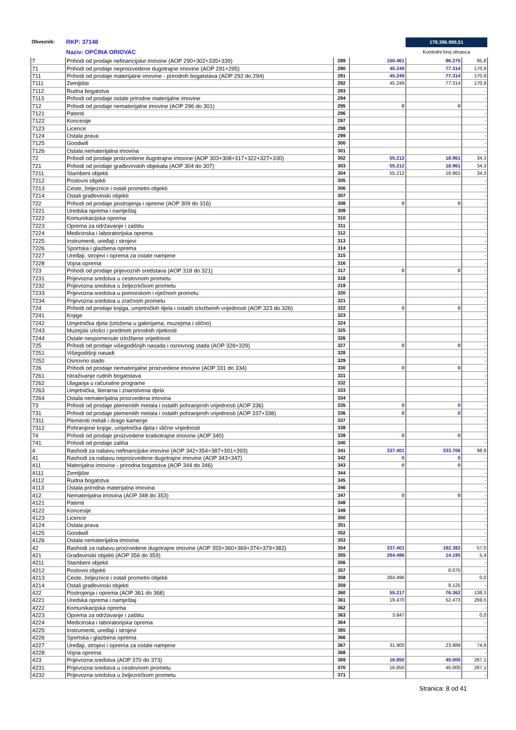Obveznik: RKP: 37148
Naziv: OPĆINA ORIOVAC
178.396.999,51
Kontrolni broj obrasca
| 7 | Prihodi od prodaje nefinancijske imovine (AOP 290+302+335+339) | 289 | 100.461 | 96.275 | 95,8 |
| 71 | Prihodi od prodaje neproizvedene dugotrajne imovine (AOP 291+295) | 290 | 45.249 | 77.314 | 170,9 |
| 711 | Prihodi od prodaje materijalne imovine - prirodnih bogatstava (AOP 292 do 294) | 291 | 45.249 | 77.314 | 170,9 |
| 7111 | Zemljište | 292 | 45.249 | 77.314 | 170,9 |
| 7112 | Rudna bogatstva | 293 | | | - |
| 7113 | Prihodi od prodaje ostale prirodne materijalne imovine | 294 | | | - |
| 712 | Prihodi od prodaje nematerijalne imovine (AOP 296 do 301) | 295 | 0 | 0 | - |
| 7121 | Patenti | 296 | | | - |
| 7122 | Koncesije | 297 | | | - |
| 7123 | Licence | 298 | | | - |
| 7124 | Ostala prava | 299 | | | - |
| 7125 | Goodwill | 300 | | | - |
| 7126 | Ostala nematerijalna imovina | 301 | | | - |
| 72 | Prihodi od prodaje proizvedene dugotrajne imovine (AOP 303+308+317+322+327+330) | 302 | 55.212 | 18.961 | 34,3 |
| 721 | Prihodi od prodaje građevinskih objekata (AOP 304 do 307) | 303 | 55.212 | 18.961 | 34,3 |
| 7211 | Stambeni objekti | 304 | 55.212 | 18.961 | 34,3 |
| 7212 | Poslovni objekti | 305 | | | - |
| 7213 | Ceste, željeznice i ostali prometni objekti | 306 | | | - |
| 7214 | Ostali građevinski objekti | 307 | | | - |
| 722 | Prihodi od prodaje postrojenja i opreme (AOP 309 do 316) | 308 | 0 | 0 | - |
| 7221 | Uredska oprema i namještaj | 309 | | | - |
| 7222 | Komunikacijska oprema | 310 | | | - |
| 7223 | Oprema za održavanje i zaštitu | 311 | | | - |
| 7224 | Medicinska i laboratorijska oprema | 312 | | | - |
| 7225 | Instrumenti, uređaji i strojevi | 313 | | | - |
| 7226 | Sportska i glazbena oprema | 314 | | | - |
| 7227 | Uređaji, strojevi i oprema za ostale namjene | 315 | | | - |
| 7228 | Vojna oprema | 316 | | | - |
| 723 | Prihodi od prodaje prijevoznih sredstava (AOP 318 do 321) | 317 | 0 | 0 | - |
| 7231 | Prijevozna sredstva u cestovnom prometu | 318 | | | - |
| 7232 | Prijevozna sredstva u željezničkom prometu | 319 | | | - |
| 7233 | Prijevozna sredstva u pomorskom i riječnom prometu | 320 | | | - |
| 7234 | Prijevozna sredstva u zračnom prometu | 321 | | | - |
| 724 | Prihodi od prodaje knjiga, umjetničkih djela i ostalih izložbenih vrijednosti (AOP 323 do 326) | 322 | 0 | 0 | - |
| 7241 | Knjige | 323 | | | - |
| 7242 | Umjetnička djela (izložena u galerijama, muzejima i slično) | 324 | | | - |
| 7243 | Muzejski izlošci i predmeti prirodnih rijetkosti | 325 | | | - |
| 7244 | Ostale nespomenute izložbene vrijednosti | 326 | | | - |
| 725 | Prihodi od prodaje višegodišnjih nasada i osnovnog stada (AOP 328+329) | 327 | 0 | 0 | - |
| 7251 | Višegodišnji nasadi | 328 | | | - |
| 7252 | Osnovno stado | 329 | | | - |
| 726 | Prihodi od prodaje nematerijalne proizvedene imovine (AOP 331 do 334) | 330 | 0 | 0 | - |
| 7261 | Istraživanje rudnih bogatstava | 331 | | | - |
| 7262 | Ulaganja u računalne programe | 332 | | | - |
| 7263 | Umjetnička, literarna i znanstvena djela | 333 | | | - |
| 7264 | Ostala nematerijalna proizvedena imovina | 334 | | | - |
| 73 | Prihodi od prodaje plemenitih metala i ostalih pohranjenih vrijednosti (AOP 336) | 335 | 0 | 0 | - |
| 731 | Prihodi od prodaje plemenitih metala i ostalih pohranjenih vrijednosti (AOP 337+338) | 336 | 0 | 0 | - |
| 7311 | Plemeniti metali i drago kamenje | 337 | | | - |
| 7312 | Pohranjene knjige, umjetnička djela i slične vrijednosti | 338 | | | - |
| 74 | Prihodi od prodaje proizvedene kratkotrajne imovine (AOP 340) | 339 | 0 | 0 | - |
| 741 | Prihodi od prodaje zaliha | 340 | | | - |
| 4 | Rashodi za nabavu nefinancijske imovine (AOP 342+354+387+391+393) | 341 | 337.401 | 333.706 | 98,9 |
| 41 | Rashodi za nabavu neproizvedene dugotrajne imovine (AOP 343+347) | 342 | 0 | 0 | - |
| 411 | Materijalna imovina - prirodna bogatstva (AOP 344 do 346) | 343 | 0 | 0 | - |
| 4111 | Zemljište | 344 | | | - |
| 4112 | Rudna bogatstva | 345 | | | - |
| 4113 | Ostala prirodna materijalna imovina | 346 | | | - |
| 412 | Nematerijalna imovina (AOP 348 do 353) | 347 | 0 | 0 | - |
| 4121 | Patenti | 348 | | | - |
| 4122 | Koncesije | 349 | | | - |
| 4123 | Licence | 350 | | | - |
| 4124 | Ostala prava | 351 | | | - |
| 4125 | Goodwill | 352 | | | - |
| 4126 | Ostala nematerijalna imovina | 353 | | | - |
| 42 | Rashodi za nabavu proizvedene dugotrajne imovine (AOP 355+360+369+374+379+382) | 354 | 337.401 | 192.382 | 57,0 |
| 421 | Građevinski objekti (AOP 356 do 359) | 355 | 264.496 | 14.195 | 5,4 |
| 4211 | Stambeni objekti | 356 | | | - |
| 4212 | Poslovni objekti | 357 | | 6.070 | - |
| 4213 | Ceste, željeznice i ostali prometni objekti | 358 | 264.496 | | 0,0 |
| 4214 | Ostali građevinski objekti | 359 | | 8.125 | - |
| 422 | Postrojenja i oprema (AOP 361 do 368) | 360 | 55.217 | 76.362 | 138,3 |
| 4221 | Uredska oprema i namještaj | 361 | 19.470 | 52.473 | 269,5 |
| 4222 | Komunikacijska oprema | 362 | | | - |
| 4223 | Oprema za održavanje i zaštitu | 363 | 3.847 | | 0,0 |
| 4224 | Medicinska i laboratorijska oprema | 364 | | | - |
| 4225 | Instrumenti, uređaji i strojevi | 365 | | | - |
| 4226 | Sportska i glazbena oprema | 366 | | | - |
| 4227 | Uređaji, strojevi i oprema za ostale namjene | 367 | 31.900 | 23.889 | 74,9 |
| 4228 | Vojna oprema | 368 | | | - |
| 423 | Prijevozna sredstva (AOP 370 do 373) | 369 | 16.850 | 45.000 | 267,1 |
| 4231 | Prijevozna sredstva u cestovnom prometu | 370 | 16.850 | 45.000 | 267,1 |
| 4232 | Prijevozna sredstva u željezničkom prometu | 371 | | | - |
Stranica: 8 od 41